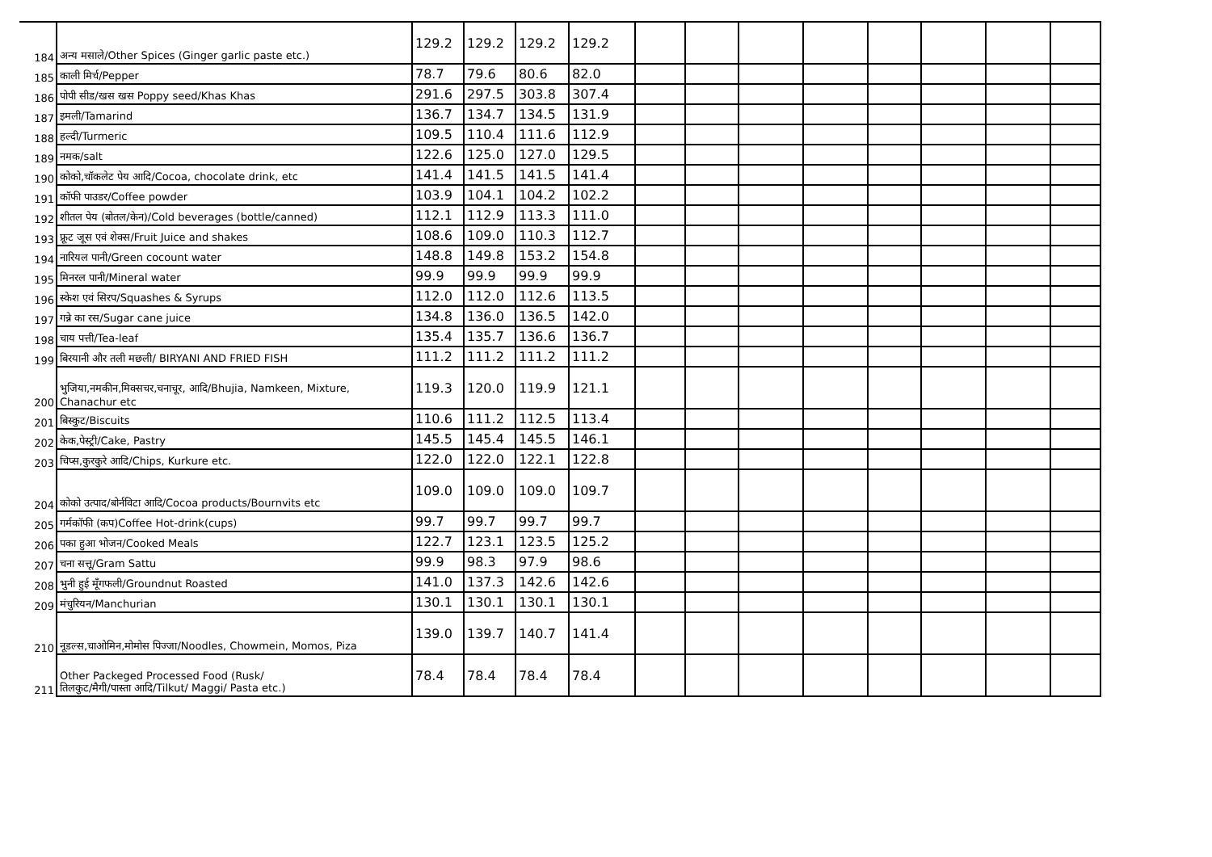| 184 | अन्य मसाले/Other Spices (Ginger garlic paste etc.) | 129.2 | 129.2 | 129.2 | 129.2 | | | | | | | | |
| 185 | काली मिर्च/Pepper | 78.7 | 79.6 | 80.6 | 82.0 | | | | | | | | |
| 186 | पोपी सीड/खस खस Poppy seed/Khas Khas | 291.6 | 297.5 | 303.8 | 307.4 | | | | | | | | |
| 187 | इमली/Tamarind | 136.7 | 134.7 | 134.5 | 131.9 | | | | | | | | |
| 188 | हल्दी/Turmeric | 109.5 | 110.4 | 111.6 | 112.9 | | | | | | | | |
| 189 | नमक/salt | 122.6 | 125.0 | 127.0 | 129.5 | | | | | | | | |
| 190 | कोको,चॉकलेट पेय आदि/Cocoa, chocolate drink, etc | 141.4 | 141.5 | 141.5 | 141.4 | | | | | | | | |
| 191 | कॉफी पाउडर/Coffee powder | 103.9 | 104.1 | 104.2 | 102.2 | | | | | | | | |
| 192 | शीतल पेय (बोतल/केन)/Cold beverages (bottle/canned) | 112.1 | 112.9 | 113.3 | 111.0 | | | | | | | | |
| 193 | फ्रूट जूस एवं शेक्स/Fruit Juice and shakes | 108.6 | 109.0 | 110.3 | 112.7 | | | | | | | | |
| 194 | नारियल पानी/Green cocount water | 148.8 | 149.8 | 153.2 | 154.8 | | | | | | | | |
| 195 | मिनरल पानी/Mineral water | 99.9 | 99.9 | 99.9 | 99.9 | | | | | | | | |
| 196 | स्केश एवं सिरप/Squashes & Syrups | 112.0 | 112.0 | 112.6 | 113.5 | | | | | | | | |
| 197 | गन्ने का रस/Sugar cane juice | 134.8 | 136.0 | 136.5 | 142.0 | | | | | | | | |
| 198 | चाय पत्ती/Tea-leaf | 135.4 | 135.7 | 136.6 | 136.7 | | | | | | | | |
| 199 | बिरयानी और तली मछली/ BIRYANI AND FRIED FISH | 111.2 | 111.2 | 111.2 | 111.2 | | | | | | | | |
| 200 | भुजिया,नमकीन,मिक्सचर,चनाचूर, आदि/Bhujia, Namkeen, Mixture, Chanachur etc | 119.3 | 120.0 | 119.9 | 121.1 | | | | | | | | |
| 201 | बिस्कुट/Biscuits | 110.6 | 111.2 | 112.5 | 113.4 | | | | | | | | |
| 202 | केक,पेस्ट्री/Cake, Pastry | 145.5 | 145.4 | 145.5 | 146.1 | | | | | | | | |
| 203 | चिप्स,कुरकुरे आदि/Chips, Kurkure etc. | 122.0 | 122.0 | 122.1 | 122.8 | | | | | | | | |
| 204 | कोको उत्पाद/बोर्नविटा आदि/Cocoa products/Bournvits etc | 109.0 | 109.0 | 109.0 | 109.7 | | | | | | | | |
| 205 | गर्मकॉफी (कप)Coffee Hot-drink(cups) | 99.7 | 99.7 | 99.7 | 99.7 | | | | | | | | |
| 206 | पका हुआ भोजन/Cooked Meals | 122.7 | 123.1 | 123.5 | 125.2 | | | | | | | | |
| 207 | चना सत्तू/Gram Sattu | 99.9 | 98.3 | 97.9 | 98.6 | | | | | | | | |
| 208 | भुनी हुई मूँगफली/Groundnut Roasted | 141.0 | 137.3 | 142.6 | 142.6 | | | | | | | | |
| 209 | मंचुरियन/Manchurian | 130.1 | 130.1 | 130.1 | 130.1 | | | | | | | | |
| 210 | नूडल्स,चाओमिन,मोमोस पिज्जा/Noodles, Chowmein, Momos, Piza | 139.0 | 139.7 | 140.7 | 141.4 | | | | | | | | |
| 211 | Other Packeged Processed Food (Rusk/ तिलकुट/मैगी/पास्ता आदि/Tilkut/ Maggi/ Pasta etc.) | 78.4 | 78.4 | 78.4 | 78.4 | | | | | | | | |